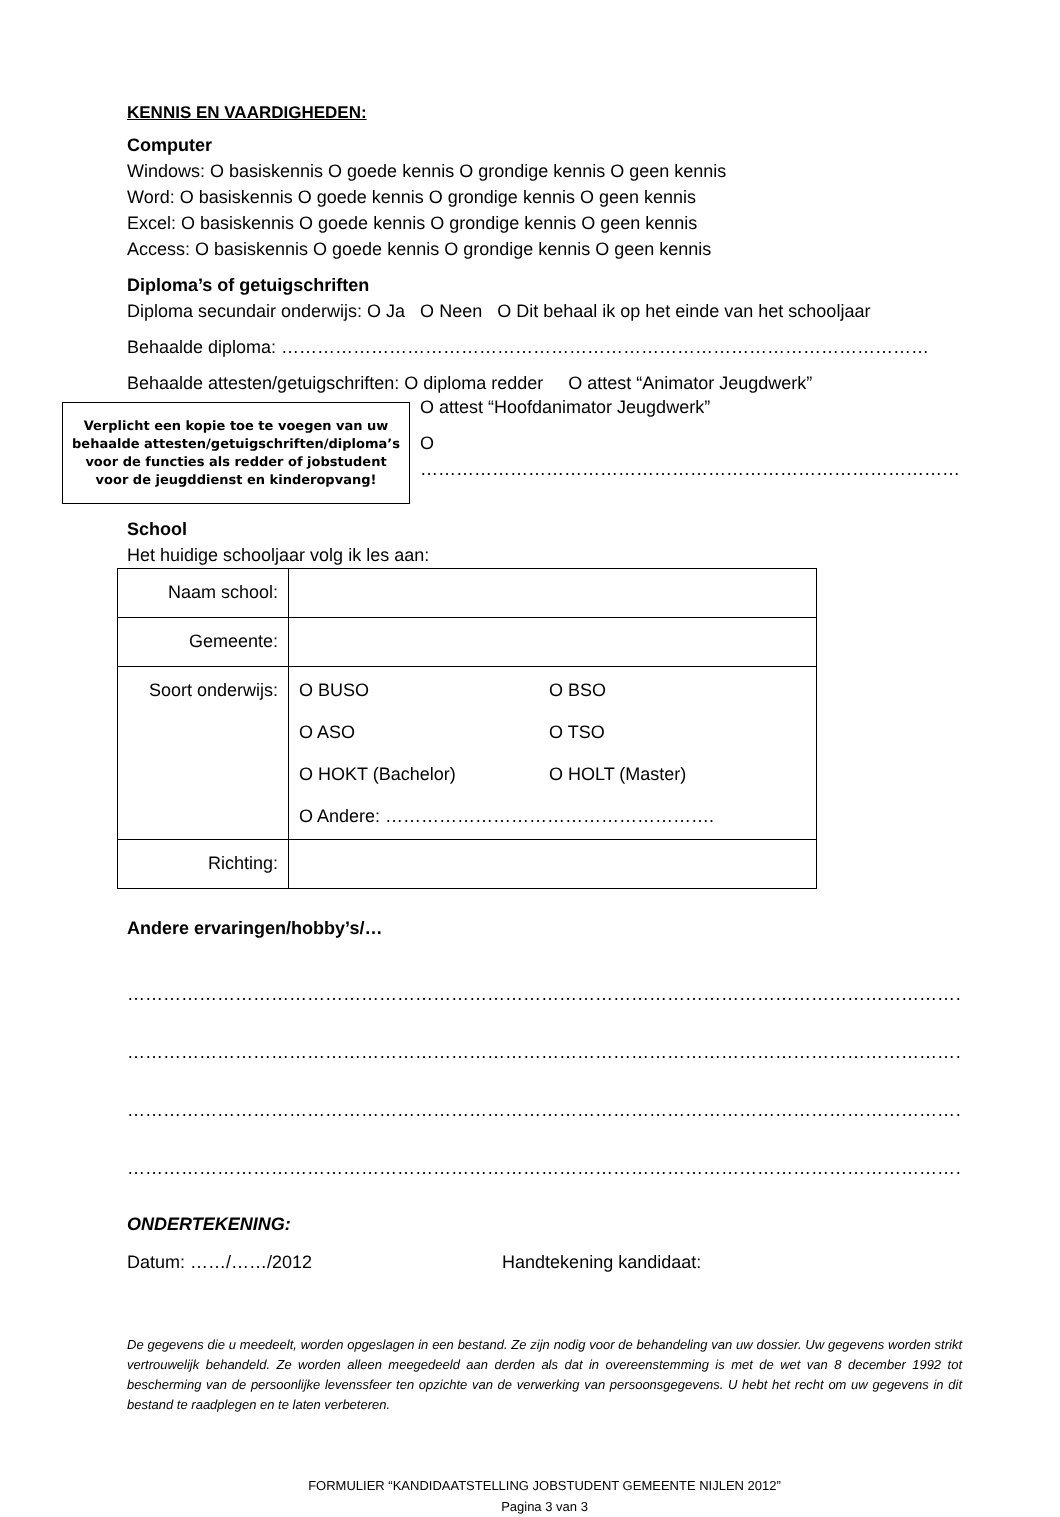KENNIS EN VAARDIGHEDEN:
Computer
Windows: O basiskennis O goede kennis O grondige kennis O geen kennis
Word: O basiskennis O goede kennis O grondige kennis O geen kennis
Excel: O basiskennis O goede kennis O grondige kennis O geen kennis
Access: O basiskennis O goede kennis O grondige kennis O geen kennis
Diploma’s of getuigschriften
Diploma secundair onderwijs: O Ja O Neen O Dit behaal ik op het einde van het schooljaar
Behaalde diploma: ………………………………………………………………………………………………
Behaalde attesten/getuigschriften: O diploma redder O attest “Animator Jeugdwerk”
Verplicht een kopie toe te voegen van uw
behaalde attesten/getuigschriften/diploma’s
voor de functies als redder of jobstudent
voor de jeugddienst en kinderopvang!
O attest “Hoofdanimator Jeugdwerk”
O ………………………………………………………………………………
School
Het huidige schooljaar volg ik les aan:
| Naam school: | |
| Gemeente: | |
| Soort onderwijs: | O BUSO O BSO O ASO O TSO O HOKT (Bachelor) O HOLT (Master) O Andere: ………………………………………………. |
| Richting: | |
Andere ervaringen/hobby’s/…
…………………………………………………………………………………………………………………………………………………
…………………………………………………………………………………………………………………………………………………
…………………………………………………………………………………………………………………………………………………
…………………………………………………………………………………………………………………………………………………
ONDERTEKENING:
Datum: ……/……/2012 Handtekening kandidaat:
De gegevens die u meedeelt, worden opgeslagen in een bestand. Ze zijn nodig voor de behandeling van uw dossier. Uw gegevens worden strikt vertrouwelijk behandeld. Ze worden alleen meegedeeld aan derden als dat in overeenstemming is met de wet van 8 december 1992 tot bescherming van de persoonlijke levenssfeer ten opzichte van de verwerking van persoonsgegevens. U hebt het recht om uw gegevens in dit bestand te raadplegen en te laten verbeteren.
FORMULIER “KANDIDAATSTELLING JOBSTUDENT GEMEENTE NIJLEN 2012”
Pagina 3 van 3